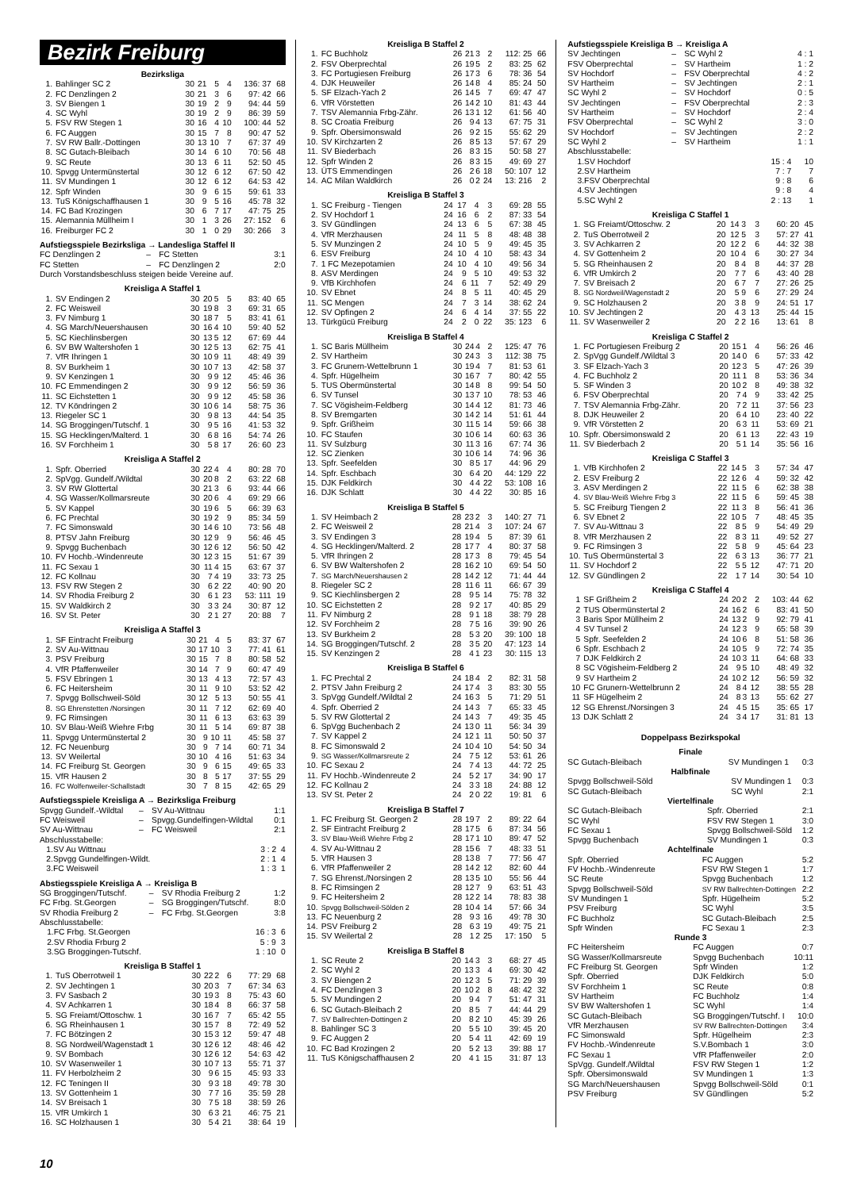Bezirk Freiburg
Bezirksliga
| 1. | Bahlinger SC 2 | 30 | 21 | 5 | 4 | 136: 37 | 68 |
| 2. | FC Denzlingen 2 | 30 | 21 | 3 | 6 | 97: 42 | 66 |
| 3. | SV Biengen 1 | 30 | 19 | 2 | 9 | 94: 44 | 59 |
| 4. | SC Wyhl | 30 | 19 | 2 | 9 | 86: 39 | 59 |
| 5. | FSV RW Stegen 1 | 30 | 16 | 4 | 10 | 100: 44 | 52 |
| 6. | FC Auggen | 30 | 15 | 7 | 8 | 90: 47 | 52 |
| 7. | SV RW Ballr.-Dottingen | 30 | 13 | 10 | 7 | 67: 37 | 49 |
| 8. | SC Gutach-Bleibach | 30 | 14 | 6 | 10 | 70: 56 | 48 |
| 9. | SC Reute | 30 | 13 | 6 | 11 | 52: 50 | 45 |
| 10. | Spvgg Untermünstertal | 30 | 12 | 6 | 12 | 67: 50 | 42 |
| 11. | SV Mundingen 1 | 30 | 12 | 6 | 12 | 64: 53 | 42 |
| 12. | Spfr Winden | 30 | 9 | 6 | 15 | 59: 61 | 33 |
| 13. | TuS Königschaffhausen 1 | 30 | 9 | 5 | 16 | 45: 78 | 32 |
| 14. | FC Bad Krozingen | 30 | 6 | 7 | 17 | 47: 75 | 25 |
| 15. | Alemannia Müllheim I | 30 | 1 | 3 | 26 | 27: 152 | 6 |
| 16. | Freiburger FC 2 | 30 | 1 | 0 | 29 | 30: 266 | 3 |
Aufstiegsspiele Bezirksliga → Landesliga Staffel II
| FC Denzlingen 2 | – | FC Stetten | 3:1 |
| FC Stetten | – | FC Denzlingen 2 | 2:0 |
Durch Vorstandsbeschluss steigen beide Vereine auf.
Kreisliga A Staffel 1
| 1. | SV Endingen 2 | 30 | 20 | 5 | 5 | 83: 40 | 65 |
| 2. | FC Weisweil | 30 | 19 | 8 | 3 | 69: 31 | 65 |
| 3. | FV Nimburg 1 | 30 | 18 | 7 | 5 | 83: 41 | 61 |
| 4. | SG March/Neuershausen | 30 | 16 | 4 | 10 | 59: 40 | 52 |
| 5. | SC Kiechlinsbergen | 30 | 13 | 5 | 12 | 67: 69 | 44 |
| 6. | SV BW Waltershofen 1 | 30 | 12 | 5 | 13 | 62: 75 | 41 |
| 7. | VfR Ihringen 1 | 30 | 10 | 9 | 11 | 48: 49 | 39 |
| 8. | SV Burkheim 1 | 30 | 10 | 7 | 13 | 42: 58 | 37 |
| 9. | SV Kenzingen 1 | 30 | 9 | 9 | 12 | 45: 46 | 36 |
| 10. | FC Emmendingen 2 | 30 | 9 | 9 | 12 | 56: 59 | 36 |
| 11. | SC Eichstetten 1 | 30 | 9 | 9 | 12 | 45: 58 | 36 |
| 12. | TV Köndringen 2 | 30 | 10 | 6 | 14 | 58: 75 | 36 |
| 13. | Riegeler SC 1 | 30 | 9 | 8 | 13 | 44: 54 | 35 |
| 14. | SG Broggingen/Tutschf. 1 | 30 | 9 | 5 | 16 | 41: 53 | 32 |
| 15. | SG Hecklingen/Malterd. 1 | 30 | 6 | 8 | 16 | 54: 74 | 26 |
| 16. | SV Forchheim 1 | 30 | 5 | 8 | 17 | 26: 60 | 23 |
Kreisliga A Staffel 2
| 1. | Spfr. Oberried | 30 | 22 | 4 | 4 | 80: 28 | 70 |
| 2. | SpVgg. Gundelf./Wildtal | 30 | 20 | 8 | 2 | 63: 22 | 68 |
| 3. | SV RW Glottertal | 30 | 21 | 3 | 6 | 93: 44 | 66 |
| 4. | SG Wasser/Kollmarsreute | 30 | 20 | 6 | 4 | 69: 29 | 66 |
| 5. | SV Kappel | 30 | 19 | 6 | 5 | 66: 39 | 63 |
| 6. | FC Prechtal | 30 | 19 | 2 | 9 | 85: 34 | 59 |
| 7. | FC Simonswald | 30 | 14 | 6 | 10 | 73: 56 | 48 |
| 8. | PTSV Jahn Freiburg | 30 | 12 | 9 | 9 | 56: 46 | 45 |
| 9. | Spvgg Buchenbach | 30 | 12 | 6 | 12 | 56: 50 | 42 |
| 10. | FV Hochb.-Windenreute | 30 | 12 | 3 | 15 | 51: 67 | 39 |
| 11. | FC Sexau 1 | 30 | 11 | 4 | 15 | 63: 67 | 37 |
| 12. | FC Kollnau | 30 | 7 | 4 | 19 | 33: 73 | 25 |
| 13. | FSV RW Stegen 2 | 30 | 6 | 2 | 22 | 40: 90 | 20 |
| 14. | SV Rhodia Freiburg 2 | 30 | 6 | 1 | 23 | 53: 111 | 19 |
| 15. | SV Waldkirch 2 | 30 | 3 | 3 | 24 | 30: 87 | 12 |
| 16. | SV St. Peter | 30 | 2 | 1 | 27 | 20: 88 | 7 |
Kreisliga A Staffel 3
| 1. | SF Eintracht Freiburg | 30 | 21 | 4 | 5 | 83: 37 | 67 |
| 2. | SV Au-Wittnau | 30 | 17 | 10 | 3 | 77: 41 | 61 |
| 3. | PSV Freiburg | 30 | 15 | 7 | 8 | 80: 58 | 52 |
| 4. | VfR Pfaffenweiler | 30 | 14 | 7 | 9 | 60: 47 | 49 |
| 5. | FSV Ebringen 1 | 30 | 13 | 4 | 13 | 72: 57 | 43 |
| 6. | FC Heitersheim | 30 | 11 | 9 | 10 | 53: 52 | 42 |
| 7. | Spvgg Bollschweil-Söld | 30 | 12 | 5 | 13 | 50: 55 | 41 |
| 8. | SG Ehrenstetten /Norsingen | 30 | 11 | 7 | 12 | 62: 69 | 40 |
| 9. | FC Rimsingen | 30 | 11 | 6 | 13 | 63: 63 | 39 |
| 10. | SV Blau-Weiß Wiehre Frbg | 30 | 11 | 5 | 14 | 69: 87 | 38 |
| 11. | Spvgg Untermünstertal 2 | 30 | 9 | 10 | 11 | 45: 58 | 37 |
| 12. | FC Neuenburg | 30 | 9 | 7 | 14 | 60: 71 | 34 |
| 13. | SV Weilertal | 30 | 10 | 4 | 16 | 51: 63 | 34 |
| 14. | FC Freiburg St. Georgen | 30 | 9 | 6 | 15 | 49: 65 | 33 |
| 15. | VfR Hausen 2 | 30 | 8 | 5 | 17 | 37: 55 | 29 |
| 16. | FC Wolfenweiler-Schallstadt | 30 | 7 | 8 | 15 | 42: 65 | 29 |
Aufstiegsspiele Kreisliga A → Bezirksliga Freiburg
| Spvgg Gundelf.-Wildtal | – | SV Au-Wittnau | 1:1 |
| FC Weisweil | – | Spvgg.Gundelfingen-Wildtal | 0:1 |
| SV Au-Wittnau | – | FC Weisweil | 2:1 |
Abschlusstabelle:
| 1. | SV Au Wittnau | 3 : 2 | 4 |
| 2. | Spvgg Gundelfingen-Wildt. | 2 : 1 | 4 |
| 3. | FC Weisweil | 1 : 3 | 1 |
Abstiegsspiele Kreisliga A → Kreisliga B
| SG Broggingen/Tutschf. | – | SV Rhodia Freiburg 2 | 1:2 |
| FC Frbg. St.Georgen | – | SG Broggingen/Tutschf. | 8:0 |
| SV Rhodia Freiburg 2 | – | FC Frbg. St.Georgen | 3:8 |
Abschlusstabelle:
| 1. | FC Frbg. St.Georgen | 16 : 3 | 6 |
| 2. | SV Rhodia Frburg 2 | 5 : 9 | 3 |
| 3. | SG Broggingen-Tutschf. | 1 : 10 | 0 |
Kreisliga B Staffel 1
| 1. | TuS Oberrotweil 1 | 30 | 22 | 2 | 6 | 77: 29 | 68 |
| 2. | SV Jechtingen 1 | 30 | 20 | 3 | 7 | 67: 34 | 63 |
| 3. | FV Sasbach 2 | 30 | 19 | 3 | 8 | 75: 43 | 60 |
| 4. | SV Achkarren 1 | 30 | 18 | 4 | 8 | 66: 37 | 58 |
| 5. | SG Freiamt/Ottoschw. 1 | 30 | 16 | 7 | 7 | 65: 42 | 55 |
| 6. | SG Rheinhausen 1 | 30 | 15 | 7 | 8 | 72: 49 | 52 |
| 7. | FC Bötzingen 2 | 30 | 15 | 3 | 12 | 59: 47 | 48 |
| 8. | SG Nordweil/Wagenstadt 1 | 30 | 12 | 6 | 12 | 48: 46 | 42 |
| 9. | SV Bombach | 30 | 12 | 6 | 12 | 54: 63 | 42 |
| 10. | SV Wasenweiler 1 | 30 | 10 | 7 | 13 | 55: 71 | 37 |
| 11. | FV Herbolzheim 2 | 30 | 9 | 6 | 15 | 45: 93 | 33 |
| 12. | FC Teningen II | 30 | 9 | 3 | 18 | 49: 78 | 30 |
| 13. | SV Gottenheim 1 | 30 | 7 | 7 | 16 | 35: 59 | 28 |
| 14. | SV Breisach 1 | 30 | 7 | 5 | 18 | 38: 59 | 26 |
| 15. | VfR Umkirch 1 | 30 | 6 | 3 | 21 | 46: 75 | 21 |
| 16. | SC Holzhausen 1 | 30 | 5 | 4 | 21 | 38: 64 | 19 |
Kreisliga B Staffel 2
| 1. | FC Buchholz | 26 | 21 | 3 | 2 | 112: 25 | 66 |
| 2. | FSV Oberprechtal | 26 | 19 | 5 | 2 | 83: 25 | 62 |
| 3. | FC Portugiesen Freiburg | 26 | 17 | 3 | 6 | 78: 36 | 54 |
| 4. | DJK Heuweiler | 26 | 14 | 8 | 4 | 85: 24 | 50 |
| 5. | SF Elzach-Yach 2 | 26 | 14 | 5 | 7 | 69: 47 | 47 |
| 6. | VfR Vörstetten | 26 | 14 | 2 | 10 | 81: 43 | 44 |
| 7. | TSV Alemannia Frbg-Zähr. | 26 | 13 | 1 | 12 | 61: 56 | 40 |
| 8. | SC Croatia Freiburg | 26 | 9 | 4 | 13 | 67: 75 | 31 |
| 9. | Spfr. Obersimonswald | 26 | 9 | 2 | 15 | 55: 62 | 29 |
| 10. | SV Kirchzarten 2 | 26 | 8 | 5 | 13 | 57: 67 | 29 |
| 11. | SV Biederbach | 26 | 8 | 3 | 15 | 50: 58 | 27 |
| 12. | Spfr Winden 2 | 26 | 8 | 3 | 15 | 49: 69 | 27 |
| 13. | ÜTS Emmendingen | 26 | 2 | 6 | 18 | 50: 107 | 12 |
| 14. | AC Milan Waldkirch | 26 | 0 | 2 | 24 | 13: 216 | 2 |
Kreisliga B Staffel 3
| 1. | SC Freiburg - Tiengen | 24 | 17 | 4 | 3 | 69: 28 | 55 |
| 2. | SV Hochdorf 1 | 24 | 16 | 6 | 2 | 87: 33 | 54 |
| 3. | SV Gündlingen | 24 | 13 | 6 | 5 | 67: 38 | 45 |
| 4. | VfR Merzhausen | 24 | 11 | 5 | 8 | 48: 48 | 38 |
| 5. | SV Munzingen 2 | 24 | 10 | 5 | 9 | 49: 45 | 35 |
| 6. | ESV Freiburg | 24 | 10 | 4 | 10 | 58: 43 | 34 |
| 7. | 1 FC Mezepotamien | 24 | 10 | 4 | 10 | 49: 56 | 34 |
| 8. | ASV Merdingen | 24 | 9 | 5 | 10 | 49: 53 | 32 |
| 9. | VfB Kirchhofen | 24 | 6 | 11 | 7 | 52: 49 | 29 |
| 10. | SV Ebnet | 24 | 8 | 5 | 11 | 40: 45 | 29 |
| 11. | SC Mengen | 24 | 7 | 3 | 14 | 38: 62 | 24 |
| 12. | SV Opfingen 2 | 24 | 6 | 4 | 14 | 37: 55 | 22 |
| 13. | Türkgücü Freiburg | 24 | 2 | 0 | 22 | 35: 123 | 6 |
Kreisliga B Staffel 4
| 1. | SC Baris Müllheim | 30 | 24 | 4 | 2 | 125: 47 | 76 |
| 2. | SV Hartheim | 30 | 24 | 3 | 3 | 112: 38 | 75 |
| 3. | FC Grunern-Wettelbrunn 1 | 30 | 19 | 4 | 7 | 81: 53 | 61 |
| 4. | Spfr. Hügelheim | 30 | 16 | 7 | 7 | 80: 42 | 55 |
| 5. | TUS Obermünstertal | 30 | 14 | 8 | 8 | 99: 54 | 50 |
| 6. | SV Tunsel | 30 | 13 | 7 | 10 | 78: 53 | 46 |
| 7. | SC Vögisheim-Feldberg | 30 | 14 | 4 | 12 | 81: 73 | 46 |
| 8. | SV Bremgarten | 30 | 14 | 2 | 14 | 51: 61 | 44 |
| 9. | Spfr. Grißheim | 30 | 11 | 5 | 14 | 59: 66 | 38 |
| 10. | FC Staufen | 30 | 10 | 6 | 14 | 60: 63 | 36 |
| 11. | SV Sulzburg | 30 | 11 | 3 | 16 | 67: 74 | 36 |
| 12. | SC Zienken | 30 | 10 | 6 | 14 | 74: 96 | 36 |
| 13. | Spfr. Seefelden | 30 | 8 | 5 | 17 | 44: 96 | 29 |
| 14. | Spfr. Eschbach | 30 | 6 | 4 | 20 | 44: 129 | 22 |
| 15. | DJK Feldkirch | 30 | 4 | 4 | 22 | 53: 108 | 16 |
| 16. | DJK Schlatt | 30 | 4 | 4 | 22 | 30: 85 | 16 |
Kreisliga B Staffel 5
| 1. | SV Heimbach 2 | 28 | 23 | 2 | 3 | 140: 27 | 71 |
| 2. | FC Weisweil 2 | 28 | 21 | 4 | 3 | 107: 24 | 67 |
| 3. | SV Endingen 3 | 28 | 19 | 4 | 5 | 87: 39 | 61 |
| 4. | SG Hecklingen/Malterd. 2 | 28 | 17 | 7 | 4 | 80: 37 | 58 |
| 5. | VfR Ihringen 2 | 28 | 17 | 3 | 8 | 79: 45 | 54 |
| 6. | SV BW Waltershofen 2 | 28 | 16 | 2 | 10 | 69: 54 | 50 |
| 7. | SG March/Neuershausen 2 | 28 | 14 | 2 | 12 | 71: 44 | 44 |
| 8. | Riegeler SC 2 | 28 | 11 | 6 | 11 | 66: 67 | 39 |
| 9. | SC Kiechlinsbergen 2 | 28 | 9 | 5 | 14 | 75: 78 | 32 |
| 10. | SC Eichstetten 2 | 28 | 9 | 2 | 17 | 40: 85 | 29 |
| 11. | FV Nimburg 2 | 28 | 9 | 1 | 18 | 38: 79 | 28 |
| 12. | SV Forchheim 2 | 28 | 7 | 5 | 16 | 39: 90 | 26 |
| 13. | SV Burkheim 2 | 28 | 5 | 3 | 20 | 39: 100 | 18 |
| 14. | SG Broggingen/Tutschf. 2 | 28 | 3 | 5 | 20 | 47: 123 | 14 |
| 15. | SV Kenzingen 2 | 28 | 4 | 1 | 23 | 30: 115 | 13 |
Kreisliga B Staffel 6
| 1. | FC Prechtal 2 | 24 | 18 | 4 | 2 | 82: 31 | 58 |
| 2. | PTSV Jahn Freiburg 2 | 24 | 17 | 4 | 3 | 83: 30 | 55 |
| 3. | SpVgg Gundelf./Wildtal 2 | 24 | 16 | 3 | 5 | 71: 29 | 51 |
| 4. | Spfr. Oberried 2 | 24 | 14 | 3 | 7 | 65: 33 | 45 |
| 5. | SV RW Glottertal 2 | 24 | 14 | 3 | 7 | 49: 35 | 45 |
| 6. | SpVgg Buchenbach 2 | 24 | 13 | 0 | 11 | 56: 34 | 39 |
| 7. | SV Kappel 2 | 24 | 12 | 1 | 11 | 50: 50 | 37 |
| 8. | FC Simonswald 2 | 24 | 10 | 4 | 10 | 54: 50 | 34 |
| 9. | SG Wasser/Kollmarsreute 2 | 24 | 7 | 5 | 12 | 53: 61 | 26 |
| 10. | FC Sexau 2 | 24 | 7 | 4 | 13 | 44: 72 | 25 |
| 11. | FV Hochb.-Windenreute 2 | 24 | 5 | 2 | 17 | 34: 90 | 17 |
| 12. | FC Kollnau 2 | 24 | 3 | 3 | 18 | 24: 88 | 12 |
| 13. | SV St. Peter 2 | 24 | 2 | 0 | 22 | 19: 81 | 6 |
Kreisliga B Staffel 7
| 1. | FC Freiburg St. Georgen 2 | 28 | 19 | 7 | 2 | 89: 22 | 64 |
| 2. | SF Eintracht Freiburg 2 | 28 | 17 | 5 | 6 | 87: 34 | 56 |
| 3. | SV Blau-Weiß Wiehre Frbg 2 | 28 | 17 | 1 | 10 | 89: 47 | 52 |
| 4. | SV Au-Wittnau 2 | 28 | 15 | 6 | 7 | 48: 33 | 51 |
| 5. | VfR Hausen 3 | 28 | 13 | 8 | 7 | 77: 56 | 47 |
| 6. | VfR Pfaffenweiler 2 | 28 | 14 | 2 | 12 | 82: 60 | 44 |
| 7. | SG Ehrenst./Norsingen 2 | 28 | 13 | 5 | 10 | 55: 56 | 44 |
| 8. | FC Rimsingen 2 | 28 | 12 | 7 | 9 | 63: 51 | 43 |
| 9. | FC Heitersheim 2 | 28 | 12 | 2 | 14 | 78: 83 | 38 |
| 10. | Spvgg Bollschweil-Sölden 2 | 28 | 10 | 4 | 14 | 57: 66 | 34 |
| 13. | FC Neuenburg 2 | 28 | 9 | 3 | 16 | 49: 78 | 30 |
| 14. | PSV Freiburg 2 | 28 | 6 | 3 | 19 | 49: 75 | 21 |
| 15. | SV Weilertal 2 | 28 | 1 | 2 | 25 | 17: 150 | 5 |
Kreisliga B Staffel 8
| 1. | SC Reute 2 | 20 | 14 | 3 | 3 | 68: 27 | 45 |
| 2. | SC Wyhl 2 | 20 | 13 | 3 | 4 | 69: 30 | 42 |
| 3. | SV Biengen 2 | 20 | 12 | 3 | 5 | 71: 29 | 39 |
| 4. | FC Denzlingen 3 | 20 | 10 | 2 | 8 | 48: 42 | 32 |
| 5. | SV Mundingen 2 | 20 | 9 | 4 | 7 | 51: 47 | 31 |
| 6. | SC Gutach-Bleibach 2 | 20 | 8 | 5 | 7 | 44: 44 | 29 |
| 7. | SV Ballrechten-Dottingen 2 | 20 | 8 | 2 | 10 | 45: 39 | 26 |
| 8. | Bahlinger SC 3 | 20 | 5 | 5 | 10 | 39: 45 | 20 |
| 9. | FC Auggen 2 | 20 | 5 | 4 | 11 | 42: 69 | 19 |
| 10. | FC Bad Krozingen 2 | 20 | 5 | 2 | 13 | 39: 88 | 17 |
| 11. | TuS Königschaffhausen 2 | 20 | 4 | 1 | 15 | 31: 87 | 13 |
Aufstiegsspiele Kreisliga B → Kreisliga A
| SV Jechtingen | – | SC Wyhl 2 | 4 : 1 |
| FSV Oberprechtal | – | SV Hartheim | 1 : 2 |
| SV Hochdorf | – | FSV Oberprechtal | 4 : 2 |
| SV Hartheim | – | SV Jechtingen | 2 : 1 |
| SC Wyhl 2 | – | SV Hochdorf | 0 : 5 |
| SV Jechtingen | – | FSV Oberprechtal | 2 : 3 |
| SV Hartheim | – | SV Hochdorf | 2 : 4 |
| FSV Oberprechtal | – | SC Wyhl 2 | 3 : 0 |
| SV Hochdorf | – | SV Jechtingen | 2 : 2 |
| SC Wyhl 2 | – | SV Hartheim | 1 : 1 |
Abschlusstabelle:
| 1. | SV Hochdorf | 15 : 4 | 10 |
| 2. | SV Hartheim | 7 : 7 | 7 |
| 3. | FSV Oberprechtal | 9 : 8 | 6 |
| 4. | SV Jechtingen | 9 : 8 | 4 |
| 5. | SC Wyhl 2 | 2 : 13 | 1 |
Kreisliga C Staffel 1
| 1. | SG Freiamt/Ottoschw. 2 | 20 | 14 | 3 | 3 | 60: 20 | 45 |
| 2. | TuS Oberrotweil 2 | 20 | 12 | 5 | 3 | 57: 27 | 41 |
| 3. | SV Achkarren 2 | 20 | 12 | 2 | 6 | 44: 32 | 38 |
| 4. | SV Gottenheim 2 | 20 | 10 | 4 | 6 | 30: 27 | 34 |
| 5. | SG Rheinhausen 2 | 20 | 8 | 4 | 8 | 44: 37 | 28 |
| 6. | VfR Umkirch 2 | 20 | 7 | 7 | 6 | 43: 40 | 28 |
| 7. | SV Breisach 2 | 20 | 6 | 7 | 7 | 27: 26 | 25 |
| 8. | SG Nordweil/Wagenstadt 2 | 20 | 5 | 9 | 6 | 27: 29 | 24 |
| 9. | SC Holzhausen 2 | 20 | 3 | 8 | 9 | 24: 51 | 17 |
| 10. | SV Jechtingen 2 | 20 | 4 | 3 | 13 | 25: 44 | 15 |
| 11. | SV Wasenweiler 2 | 20 | 2 | 2 | 16 | 13: 61 | 8 |
Kreisliga C Staffel 2
| 1. | FC Portugiesen Freiburg 2 | 20 | 15 | 1 | 4 | 56: 26 | 46 |
| 2. | SpVgg Gundelf./Wildtal 3 | 20 | 14 | 0 | 6 | 57: 33 | 42 |
| 3. | SF Elzach-Yach 3 | 20 | 12 | 3 | 5 | 47: 26 | 39 |
| 4. | FC Buchholz 2 | 20 | 11 | 1 | 8 | 53: 36 | 34 |
| 5. | SF Winden 3 | 20 | 10 | 2 | 8 | 49: 38 | 32 |
| 6. | FSV Oberprechtal | 20 | 7 | 4 | 9 | 33: 42 | 25 |
| 7. | TSV Alemannia Frbg-Zähr. | 20 | 7 | 2 | 11 | 37: 56 | 23 |
| 8. | DJK Heuweiler 2 | 20 | 6 | 4 | 10 | 23: 40 | 22 |
| 9. | VfR Vörstetten 2 | 20 | 6 | 3 | 11 | 53: 69 | 21 |
| 10. | Spfr. Obersimonswald 2 | 20 | 6 | 1 | 13 | 22: 43 | 19 |
| 11. | SV Biederbach 2 | 20 | 5 | 1 | 14 | 35: 56 | 16 |
Kreisliga C Staffel 3
| 1. | VfB Kirchhofen 2 | 22 | 14 | 5 | 3 | 57: 34 | 47 |
| 2. | ESV Freiburg 2 | 22 | 12 | 6 | 4 | 59: 32 | 42 |
| 3. | ASV Merdingen 2 | 22 | 11 | 5 | 6 | 62: 38 | 38 |
| 4. | SV Blau-Weiß Wiehre Frbg 3 | 22 | 11 | 5 | 6 | 59: 45 | 38 |
| 5. | SC Freiburg Tiengen 2 | 22 | 11 | 3 | 8 | 56: 41 | 36 |
| 6. | SV Ebnet 2 | 22 | 10 | 5 | 7 | 48: 45 | 35 |
| 7. | SV Au-Wittnau 3 | 22 | 8 | 5 | 9 | 54: 49 | 29 |
| 8. | VfR Merzhausen 2 | 22 | 8 | 3 | 11 | 49: 52 | 27 |
| 9. | FC Rimsingen 3 | 22 | 5 | 8 | 9 | 45: 64 | 23 |
| 10. | TuS Obermünstertal 3 | 22 | 6 | 3 | 13 | 36: 77 | 21 |
| 11. | SV Hochdorf 2 | 22 | 5 | 5 | 12 | 47: 71 | 20 |
| 12. | SV Gündlingen 2 | 22 | 1 | 7 | 14 | 30: 54 | 10 |
Kreisliga C Staffel 4
| 1 | SF Grißheim 2 | 24 | 20 | 2 | 2 | 103: 44 | 62 |
| 2 | TUS Obermünstertal 2 | 24 | 16 | 2 | 6 | 83: 41 | 50 |
| 3 | Baris Spor Müllheim 2 | 24 | 13 | 2 | 9 | 92: 79 | 41 |
| 4 | SV Tunsel 2 | 24 | 12 | 3 | 9 | 65: 58 | 39 |
| 5 | Spfr. Seefelden 2 | 24 | 10 | 6 | 8 | 51: 58 | 36 |
| 6 | Spfr. Eschbach 2 | 24 | 10 | 5 | 9 | 72: 74 | 35 |
| 7 | DJK Feldkirch 2 | 24 | 10 | 3 | 11 | 64: 68 | 33 |
| 8 | SC Vögisheim-Feldberg 2 | 24 | 9 | 5 | 10 | 48: 49 | 32 |
| 9 | SV Hartheim 2 | 24 | 10 | 2 | 12 | 56: 59 | 32 |
| 10 | FC Grunern-Wettelbrunn 2 | 24 | 8 | 4 | 12 | 38: 55 | 28 |
| 11 | SF Hügelheim 2 | 24 | 8 | 3 | 13 | 55: 62 | 27 |
| 12 | SG Ehrenst./Norsingen 3 | 24 | 4 | 5 | 15 | 35: 65 | 17 |
| 13 | DJK Schlatt 2 | 24 | 3 | 4 | 17 | 31: 81 | 13 |
Doppelpass Bezirkspokal
Finale
| SC Gutach-Bleibach | SV Mundingen 1 | 0:3 |
Halbfinale
| Spvgg Bollschweil-Söld | SV Mundingen 1 | 0:3 |
| SC Gutach-Bleibach | SC Wyhl | 2:1 |
Viertelfinale
| SC Gutach-Bleibach | Spfr. Oberried | 2:1 |
| SC Wyhl | FSV RW Stegen 1 | 3:0 |
| FC Sexau 1 | Spvgg Bollschweil-Söld | 1:2 |
| Spvgg Buchenbach | SV Mundingen 1 | 0:3 |
Achtelfinale
| Spfr. Oberried | FC Auggen | 5:2 |
| FV Hochb.-Windenreute | FSV RW Stegen 1 | 1:7 |
| SC Reute | Spvgg Buchenbach | 1:2 |
| Spvgg Bollschweil-Söld | SV RW Ballrechten-Dottingen | 2:2 |
| SV Mundingen 1 | Spfr. Hügelheim | 5:2 |
| PSV Freiburg | SC Wyhl | 3:5 |
| FC Buchholz | SC Gutach-Bleibach | 2:5 |
| Spfr Winden | FC Sexau 1 | 2:3 |
Runde 3
| FC Heitersheim | FC Auggen | 0:7 |
| SG Wasser/Kollmarsreute | Spvgg Buchenbach | 10:11 |
| FC Freiburg St. Georgen | Spfr Winden | 1:2 |
| Spfr. Oberried | DJK Feldkirch | 5:0 |
| SV Forchheim 1 | SC Reute | 0:8 |
| SV Hartheim | FC Buchholz | 1:4 |
| SV BW Waltershofen 1 | SC Wyhl | 1:4 |
| SC Gutach-Bleibach | SG Broggingen/Tutschf. I | 10:0 |
| VfR Merzhausen | SV RW Ballrechten-Dottingen | 3:4 |
| FC Simonswald | Spfr. Hügelheim | 2:3 |
| FV Hochb.-Windenreute | S.V.Bombach 1 | 3:0 |
| FC Sexau 1 | VfR Pfaffenweiler | 2:0 |
| SpVgg. Gundelf./Wildtal | FSV RW Stegen 1 | 1:2 |
| Spfr. Obersimonswald | SV Mundingen 1 | 1:3 |
| SG March/Neuershausen | Spvgg Bollschweil-Söld | 0:1 |
| PSV Freiburg | SV Gündlingen | 5:2 |
10